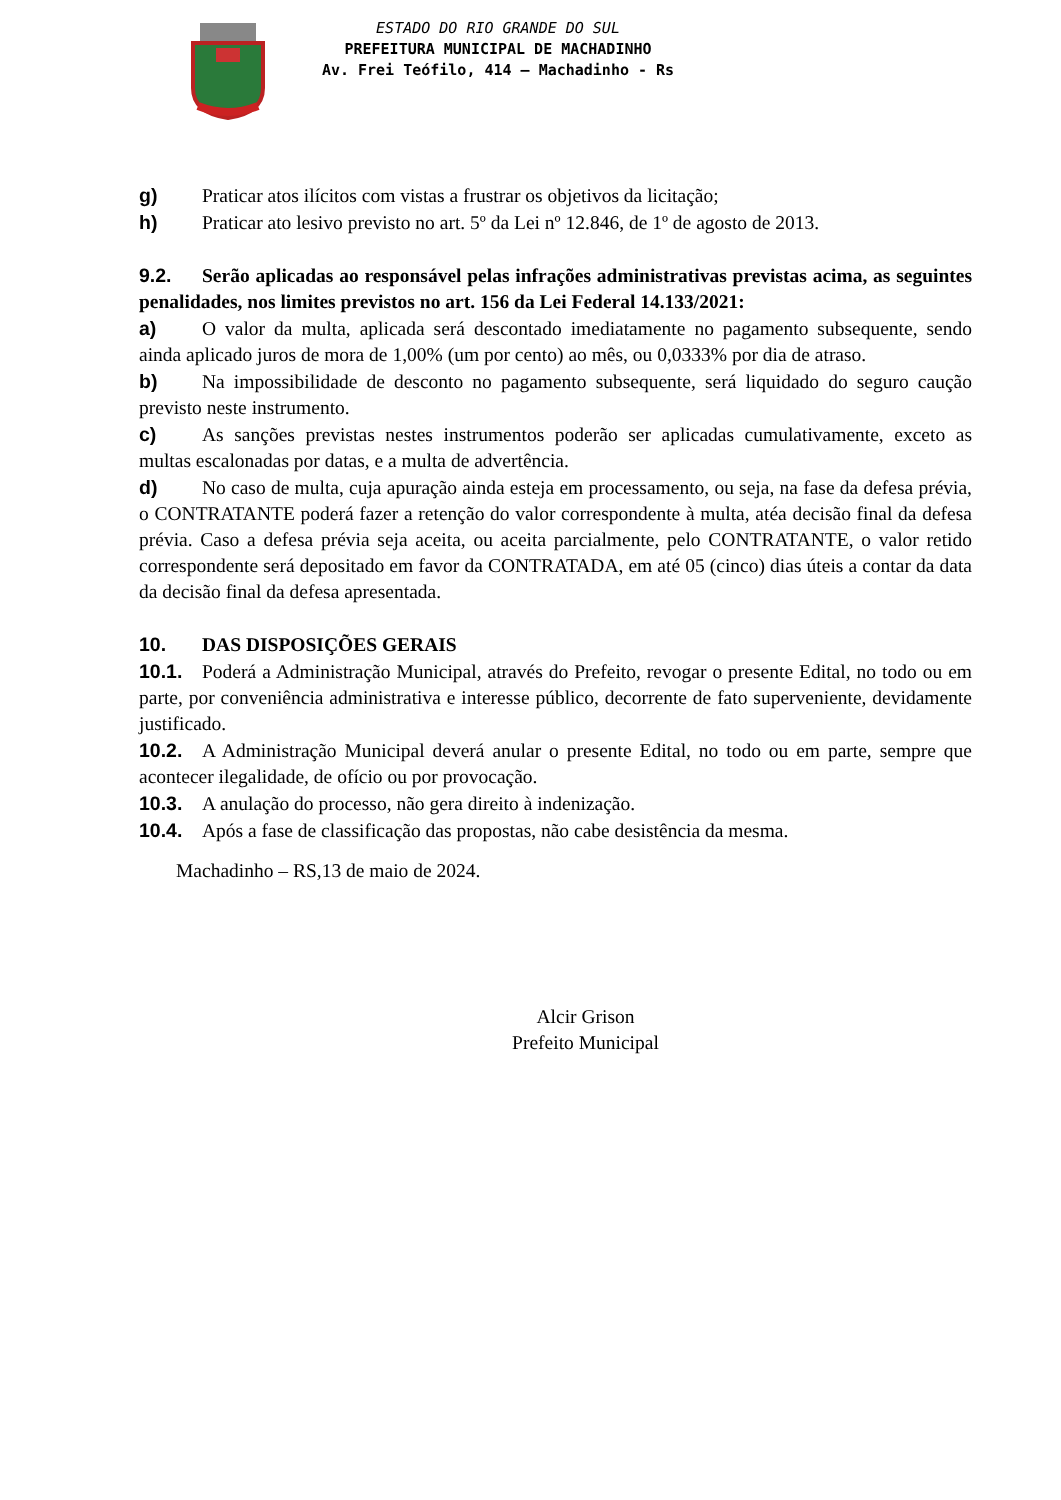ESTADO DO RIO GRANDE DO SUL
PREFEITURA MUNICIPAL DE MACHADINHO
Av. Frei Teófilo, 414 – Machadinho - Rs
g) Praticar atos ilícitos com vistas a frustrar os objetivos da licitação;
h) Praticar ato lesivo previsto no art. 5º da Lei nº 12.846, de 1º de agosto de 2013.
9.2. Serão aplicadas ao responsável pelas infrações administrativas previstas acima, as seguintes penalidades, nos limites previstos no art. 156 da Lei Federal 14.133/2021:
a) O valor da multa, aplicada será descontado imediatamente no pagamento subsequente, sendo ainda aplicado juros de mora de 1,00% (um por cento) ao mês, ou 0,0333% por dia de atraso.
b) Na impossibilidade de desconto no pagamento subsequente, será liquidado do seguro caução previsto neste instrumento.
c) As sanções previstas nestes instrumentos poderão ser aplicadas cumulativamente, exceto as multas escalonadas por datas, e a multa de advertência.
d) No caso de multa, cuja apuração ainda esteja em processamento, ou seja, na fase da defesa prévia, o CONTRATANTE poderá fazer a retenção do valor correspondente à multa, atéa decisão final da defesa prévia. Caso a defesa prévia seja aceita, ou aceita parcialmente, pelo CONTRATANTE, o valor retido correspondente será depositado em favor da CONTRATADA, em até 05 (cinco) dias úteis a contar da data da decisão final da defesa apresentada.
10. DAS DISPOSIÇÕES GERAIS
10.1. Poderá a Administração Municipal, através do Prefeito, revogar o presente Edital, no todo ou em parte, por conveniência administrativa e interesse público, decorrente de fato superveniente, devidamente justificado.
10.2. A Administração Municipal deverá anular o presente Edital, no todo ou em parte, sempre que acontecer ilegalidade, de ofício ou por provocação.
10.3. A anulação do processo, não gera direito à indenização.
10.4. Após a fase de classificação das propostas, não cabe desistência da mesma.
Machadinho – RS,13 de maio de 2024.
Alcir Grison
Prefeito Municipal